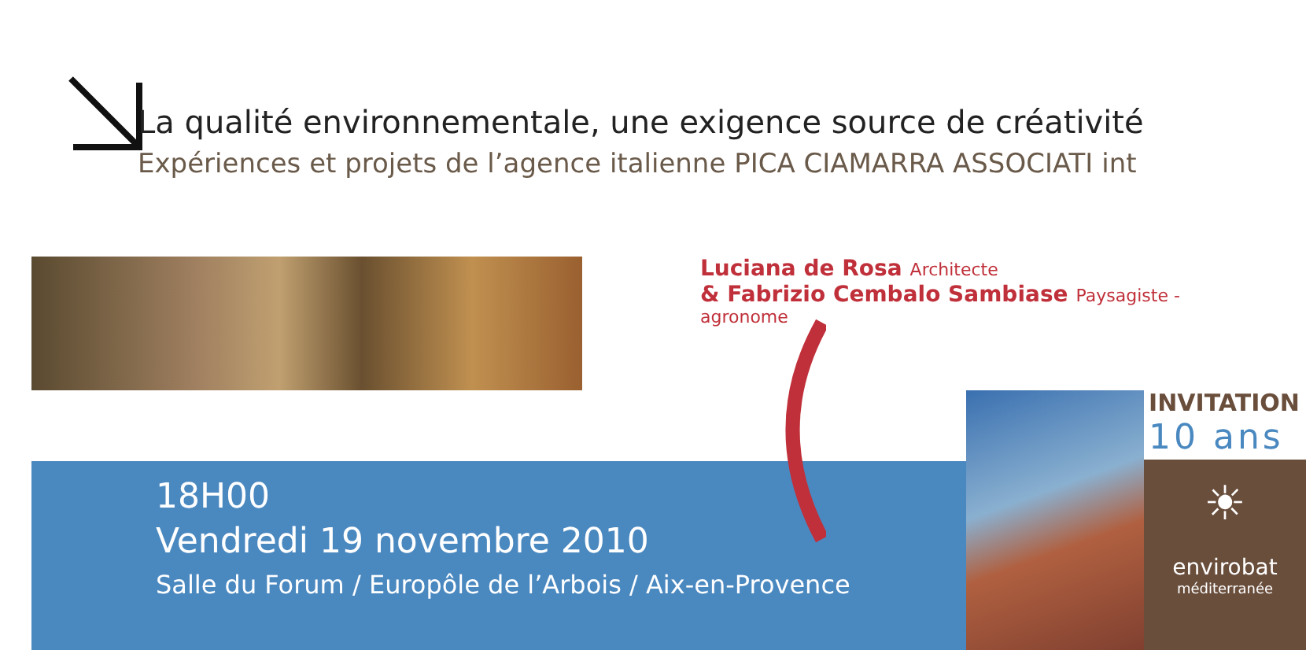La qualité environnementale, une exigence source de créativité
Expériences et projets de l’agence italienne PICA CIAMARRA ASSOCIATI int
Luciana de Rosa Architecte
& Fabrizio Cembalo Sambiase Paysagiste - agronome
18H00
Vendredi 19 novembre 2010
Salle du Forum / Europôle de l’Arbois / Aix-en-Provence
INVITATION
10 ans
☀
envirobat
méditerranée